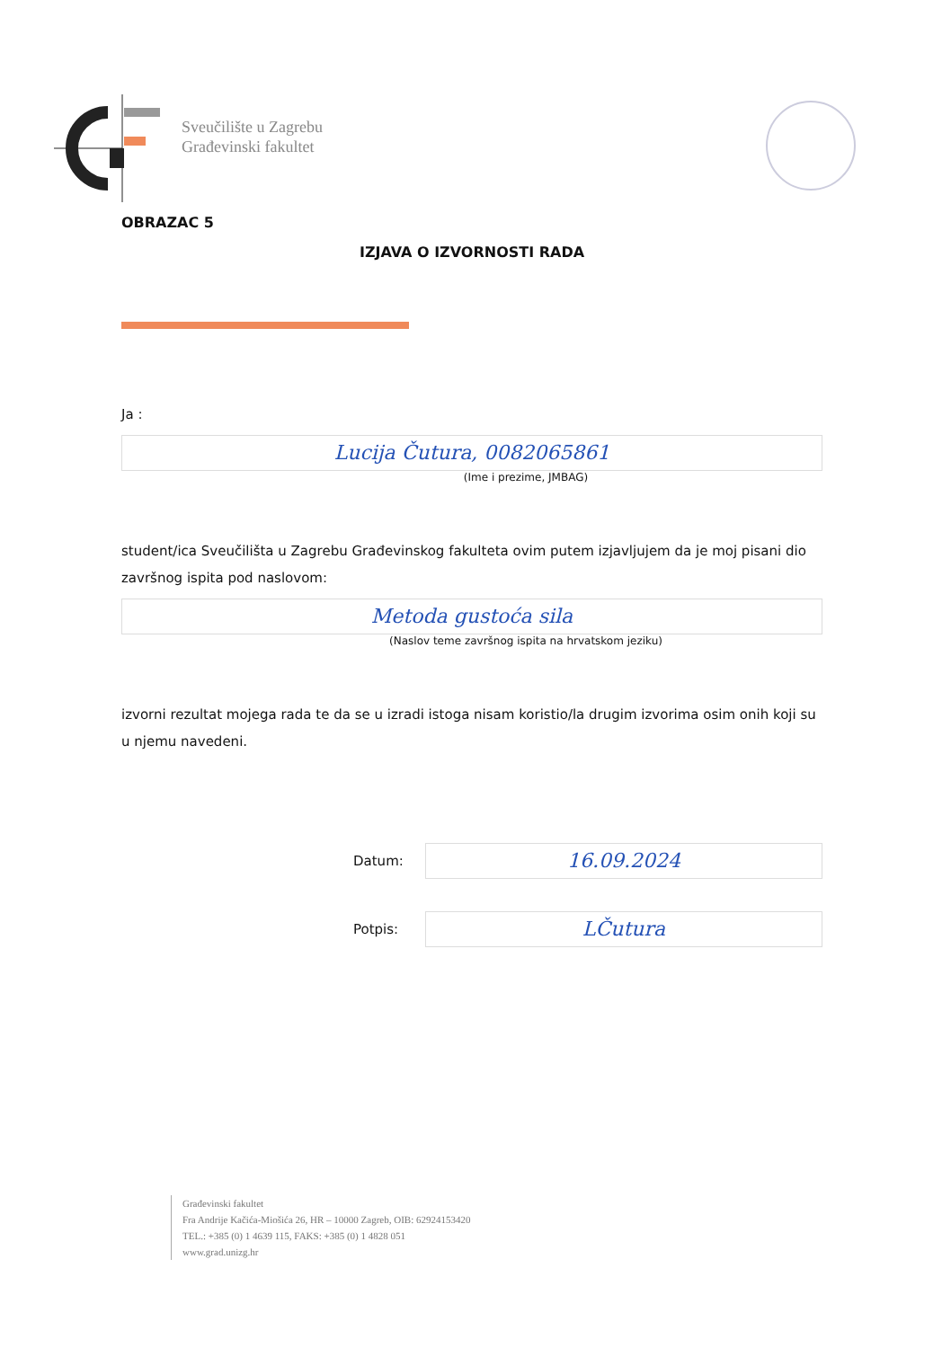Sveučilište u Zagrebu
Građevinski fakultet
OBRAZAC 5
IZJAVA O IZVORNOSTI RADA
Ja :
Lucija Čutura, 0082065861
(Ime i prezime, JMBAG)
student/ica Sveučilišta u Zagrebu Građevinskog fakulteta ovim putem izjavljujem da je moj pisani dio završnog ispita pod naslovom:
Metoda gustoća sila
(Naslov teme završnog ispita na hrvatskom jeziku)
izvorni rezultat mojega rada te da se u izradi istoga nisam koristio/la drugim izvorima osim onih koji su u njemu navedeni.
Datum:
16.09.2024
Potpis:
LČutura
Građevinski fakultet
Fra Andrije Kačića-Miošića 26, HR – 10000 Zagreb, OIB: 62924153420
TEL.: +385 (0) 1 4639 115, FAKS: +385 (0) 1 4828 051
www.grad.unizg.hr